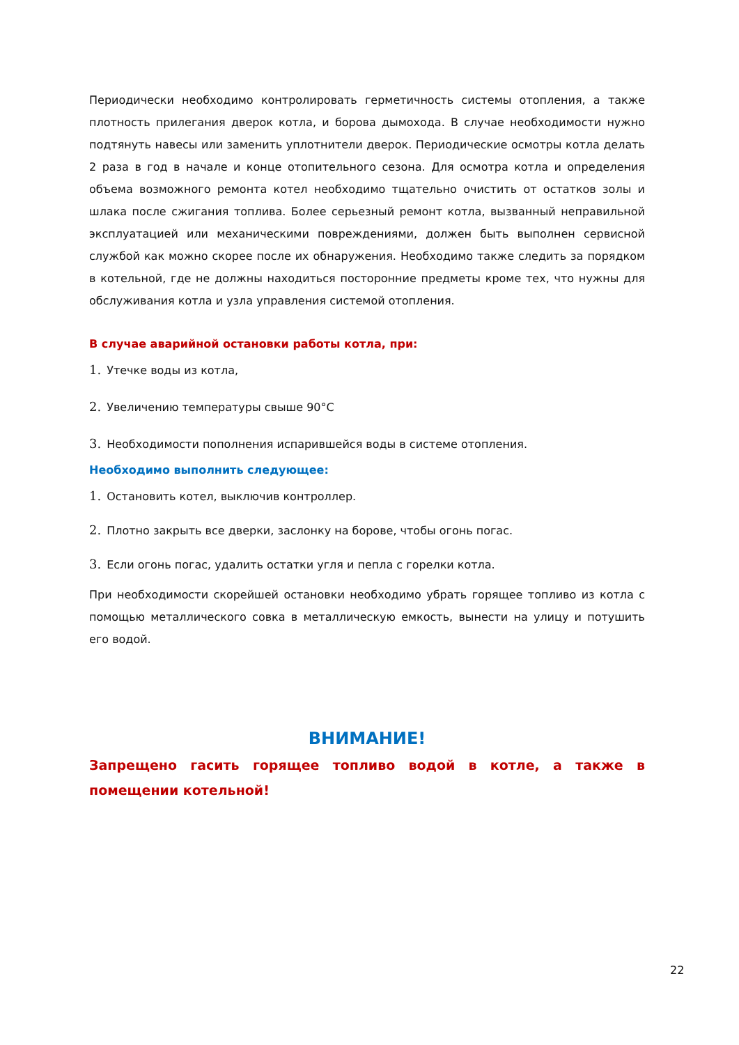Периодически необходимо контролировать герметичность системы отопления, а также плотность прилегания дверок котла, и борова дымохода. В случае необходимости нужно подтянуть навесы или заменить уплотнители дверок. Периодические осмотры котла делать 2 раза в год в начале и конце отопительного сезона. Для осмотра котла и определения объема возможного ремонта котел необходимо тщательно очистить от остатков золы и шлака после сжигания топлива. Более серьезный ремонт котла, вызванный неправильной эксплуатацией или механическими повреждениями, должен быть выполнен сервисной службой как можно скорее после их обнаружения. Необходимо также следить за порядком в котельной, где не должны находиться посторонние предметы кроме тех, что нужны для обслуживания котла и узла управления системой отопления.
В случае аварийной остановки работы котла, при:
1. Утечке воды из котла,
2. Увеличению температуры свыше 90°С
3. Необходимости пополнения испарившейся воды в системе отопления.
Необходимо выполнить следующее:
1. Остановить котел, выключив контроллер.
2. Плотно закрыть все дверки, заслонку на борове, чтобы огонь погас.
3. Если огонь погас, удалить остатки угля и пепла с горелки котла.
При необходимости скорейшей остановки необходимо убрать горящее топливо из котла с помощью металлического совка в металлическую емкость, вынести на улицу и потушить его водой.
ВНИМАНИЕ!
Запрещено гасить горящее топливо водой в котле, а также в помещении котельной!
22